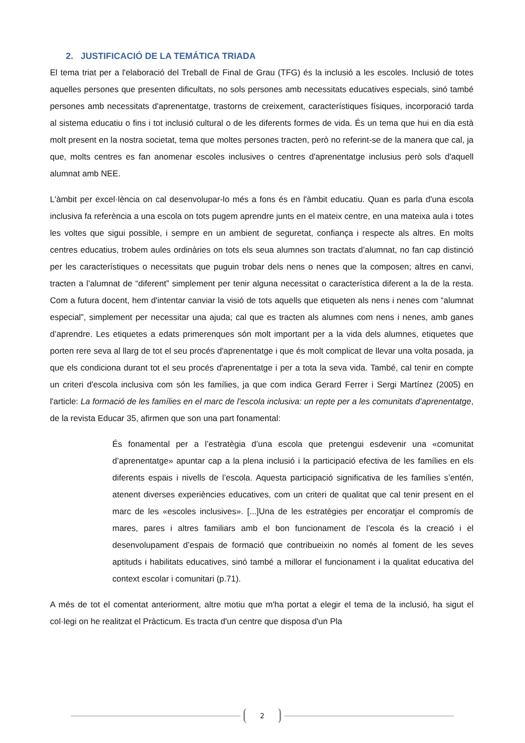2. JUSTIFICACIÓ DE LA TEMÁTICA TRIADA
El tema triat per a l'elaboració del Treball de Final de Grau (TFG) és la inclusió a les escoles. Inclusió de totes aquelles persones que presenten dificultats, no sols persones amb necessitats educatives especials, sinó també persones amb necessitats d'aprenentatge, trastorns de creixement, característiques físiques, incorporació tarda al sistema educatiu o fins i tot inclusió cultural o de les diferents formes de vida. És un tema que hui en dia està molt present en la nostra societat, tema que moltes persones tracten, però no referint-se de la manera que cal, ja que, molts centres es fan anomenar escoles inclusives o centres d'aprenentatge inclusius però sols d'aquell alumnat amb NEE.
L'àmbit per excel·lència on cal desenvolupar-lo més a fons és en l'àmbit educatiu. Quan es parla d'una escola inclusiva fa referència a una escola on tots pugem aprendre junts en el mateix centre, en una mateixa aula i totes les voltes que sigui possible, i sempre en un ambient de seguretat, confiança i respecte als altres. En molts centres educatius, trobem aules ordinàries on tots els seua alumnes son tractats d’alumnat, no fan cap distinció per les característiques o necessitats que puguin trobar dels nens o nenes que la composen; altres en canvi, tracten a l’alumnat de “diferent” simplement per tenir alguna necessitat o característica diferent a la de la resta. Com a futura docent, hem d'intentar canviar la visió de tots aquells que etiqueten als nens i nenes com “alumnat especial”, simplement per necessitar una ajuda; cal que es tracten als alumnes com nens i nenes, amb ganes d’aprendre. Les etiquetes a edats primerenques són molt important per a la vida dels alumnes, etiquetes que porten rere seva al llarg de tot el seu procés d'aprenentatge i que és molt complicat de llevar una volta posada, ja que els condiciona durant tot el seu procés d'aprenentatge i per a tota la seva vida. També, cal tenir en compte un criteri d'escola inclusiva com són les famílies, ja que com indica Gerard Ferrer i Sergi Martínez (2005) en l'article: La formació de les famílies en el marc de l'escola inclusiva: un repte per a les comunitats d'aprenentatge, de la revista Educar 35, afirmen que son una part fonamental:
És fonamental per a l’estratègia d’una escola que pretengui esdevenir una «comunitat d’aprenentatge» apuntar cap a la plena inclusió i la participació efectiva de les famílies en els diferents espais i nivells de l’escola. Aquesta participació significativa de les famílies s’entén, atenent diverses experiències educatives, com un criteri de qualitat que cal tenir present en el marc de les «escoles inclusives». [...]Una de les estratègies per encoratjar el compromís de mares, pares i altres familiars amb el bon funcionament de l’escola és la creació i el desenvolupament d’espais de formació que contribueixin no només al foment de les seves aptituds i habilitats educatives, sinó també a millorar el funcionament i la qualitat educativa del context escolar i comunitari (p.71).
A més de tot el comentat anteriorment, altre motiu que m'ha portat a elegir el tema de la inclusió, ha sigut el col·legi on he realitzat el Pràcticum. Es tracta d'un centre que disposa d'un Pla
2